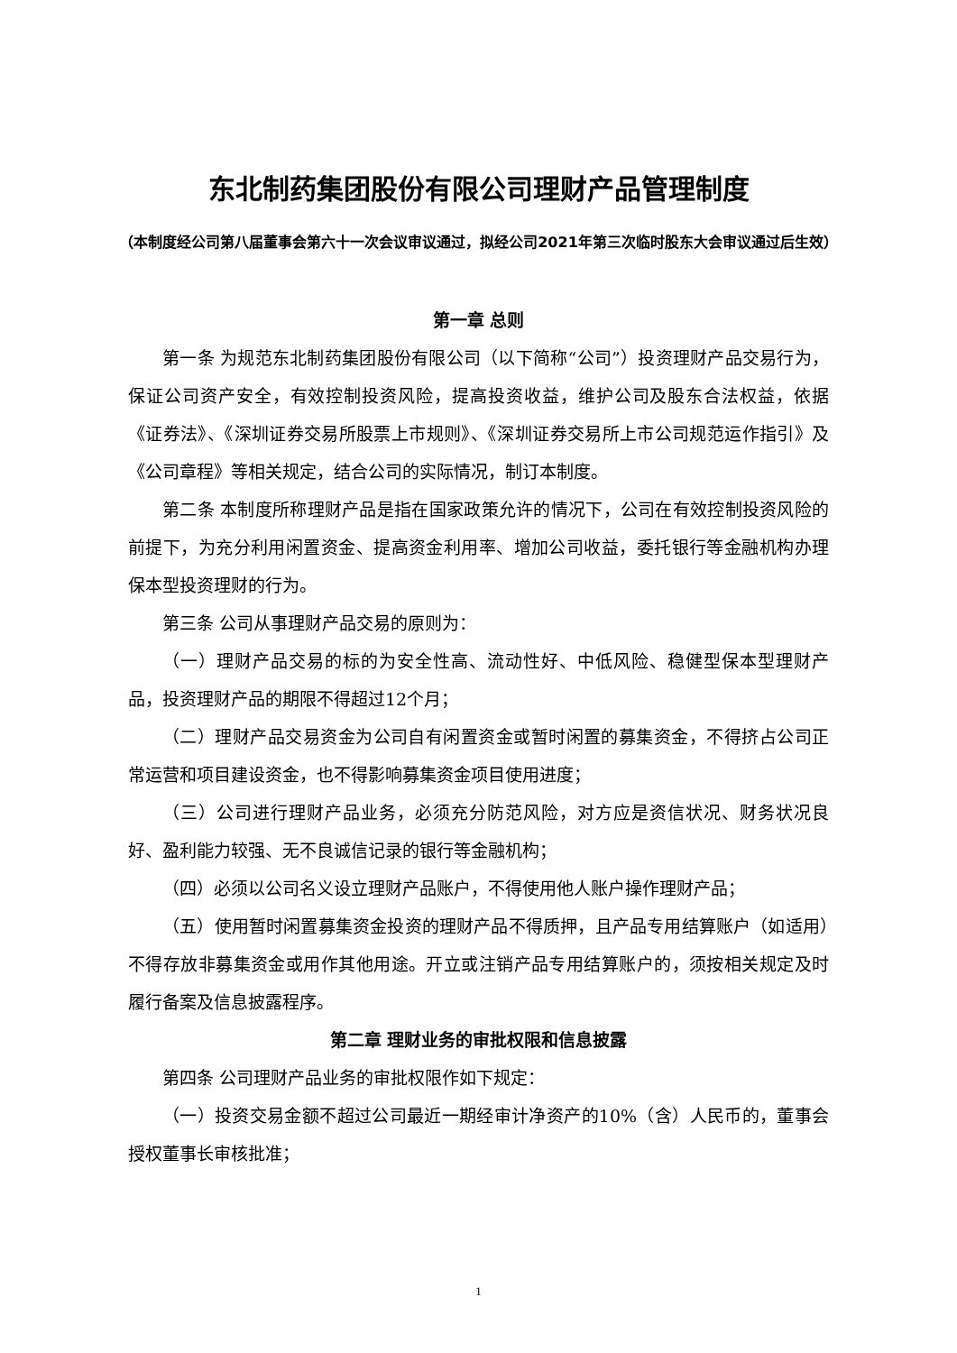东北制药集团股份有限公司理财产品管理制度
（本制度经公司第八届董事会第六十一次会议审议通过，拟经公司2021年第三次临时股东大会审议通过后生效）
第一章 总则
第一条 为规范东北制药集团股份有限公司（以下简称“公司”）投资理财产品交易行为，保证公司资产安全，有效控制投资风险，提高投资收益，维护公司及股东合法权益，依据《证券法》、《深圳证券交易所股票上市规则》、《深圳证券交易所上市公司规范运作指引》及《公司章程》等相关规定，结合公司的实际情况，制订本制度。
第二条 本制度所称理财产品是指在国家政策允许的情况下，公司在有效控制投资风险的前提下，为充分利用闲置资金、提高资金利用率、增加公司收益，委托银行等金融机构办理保本型投资理财的行为。
第三条 公司从事理财产品交易的原则为：
（一）理财产品交易的标的为安全性高、流动性好、中低风险、稳健型保本型理财产品，投资理财产品的期限不得超过12个月；
（二）理财产品交易资金为公司自有闲置资金或暂时闲置的募集资金，不得挤占公司正常运营和项目建设资金，也不得影响募集资金项目使用进度；
（三）公司进行理财产品业务，必须充分防范风险，对方应是资信状况、财务状况良好、盈利能力较强、无不良诚信记录的银行等金融机构；
（四）必须以公司名义设立理财产品账户，不得使用他人账户操作理财产品；
（五）使用暂时闲置募集资金投资的理财产品不得质押，且产品专用结算账户（如适用）不得存放非募集资金或用作其他用途。开立或注销产品专用结算账户的，须按相关规定及时履行备案及信息披露程序。
第二章 理财业务的审批权限和信息披露
第四条 公司理财产品业务的审批权限作如下规定：
（一）投资交易金额不超过公司最近一期经审计净资产的10%（含）人民币的，董事会授权董事长审核批准；
1